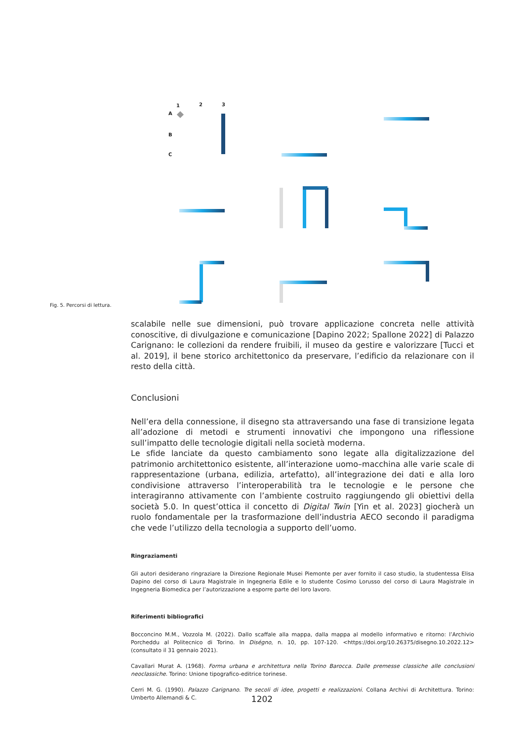1
2
3
A
B
C
Fig. 5. Percorsi di lettura.
scalabile nelle sue dimensioni, può trovare applicazione concreta nelle attività conoscitive, di divulgazione e comunicazione [Dapino 2022; Spallone 2022] di Palazzo Carignano: le collezioni da rendere fruibili, il museo da gestire e valorizzare [Tucci et al. 2019], il bene storico architettonico da preservare, l’edificio da relazionare con il resto della città.
Conclusioni
Nell’era della connessione, il disegno sta attraversando una fase di transizione legata all’adozione di metodi e strumenti innovativi che impongono una riflessione sull’impatto delle tecnologie digitali nella società moderna.
Le sfide lanciate da questo cambiamento sono legate alla digitalizzazione del patrimonio architettonico esistente, all’interazione uomo–macchina alle varie scale di rappresentazione (urbana, edilizia, artefatto), all’integrazione dei dati e alla loro condivisione attraverso l’interoperabilità tra le tecnologie e le persone che interagiranno attivamente con l’ambiente costruito raggiungendo gli obiettivi della società 5.0. In quest’ottica il concetto di Digital Twin [Yin et al. 2023] giocherà un ruolo fondamentale per la trasformazione dell’industria AECO secondo il paradigma che vede l’utilizzo della tecnologia a supporto dell’uomo.
Ringraziamenti
Gli autori desiderano ringraziare la Direzione Regionale Musei Piemonte per aver fornito il caso studio, la studentessa Elisa Dapino del corso di Laura Magistrale in Ingegneria Edile e lo studente Cosimo Lorusso del corso di Laura Magistrale in Ingegneria Biomedica per l’autorizzazione a esporre parte del loro lavoro.
Riferimenti bibliografici
Bocconcino M.M., Vozzola M. (2022). Dallo scaffale alla mappa, dalla mappa al modello informativo e ritorno: l’Archivio Porcheddu al Politecnico di Torino. In Diségno, n. 10, pp. 107-120. <https://doi.org/10.26375/disegno.10.2022.12> (consultato il 31 gennaio 2021).
Cavallari Murat A. (1968). Forma urbana e architettura nella Torino Barocca. Dalle premesse classiche alle conclusioni neoclassiche. Torino: Unione tipografico-editrice torinese.
Cerri M. G. (1990). Palazzo Carignano. Tre secoli di idee, progetti e realizzazioni. Collana Archivi di Architettura. Torino: Umberto Allemandi & C.
1202